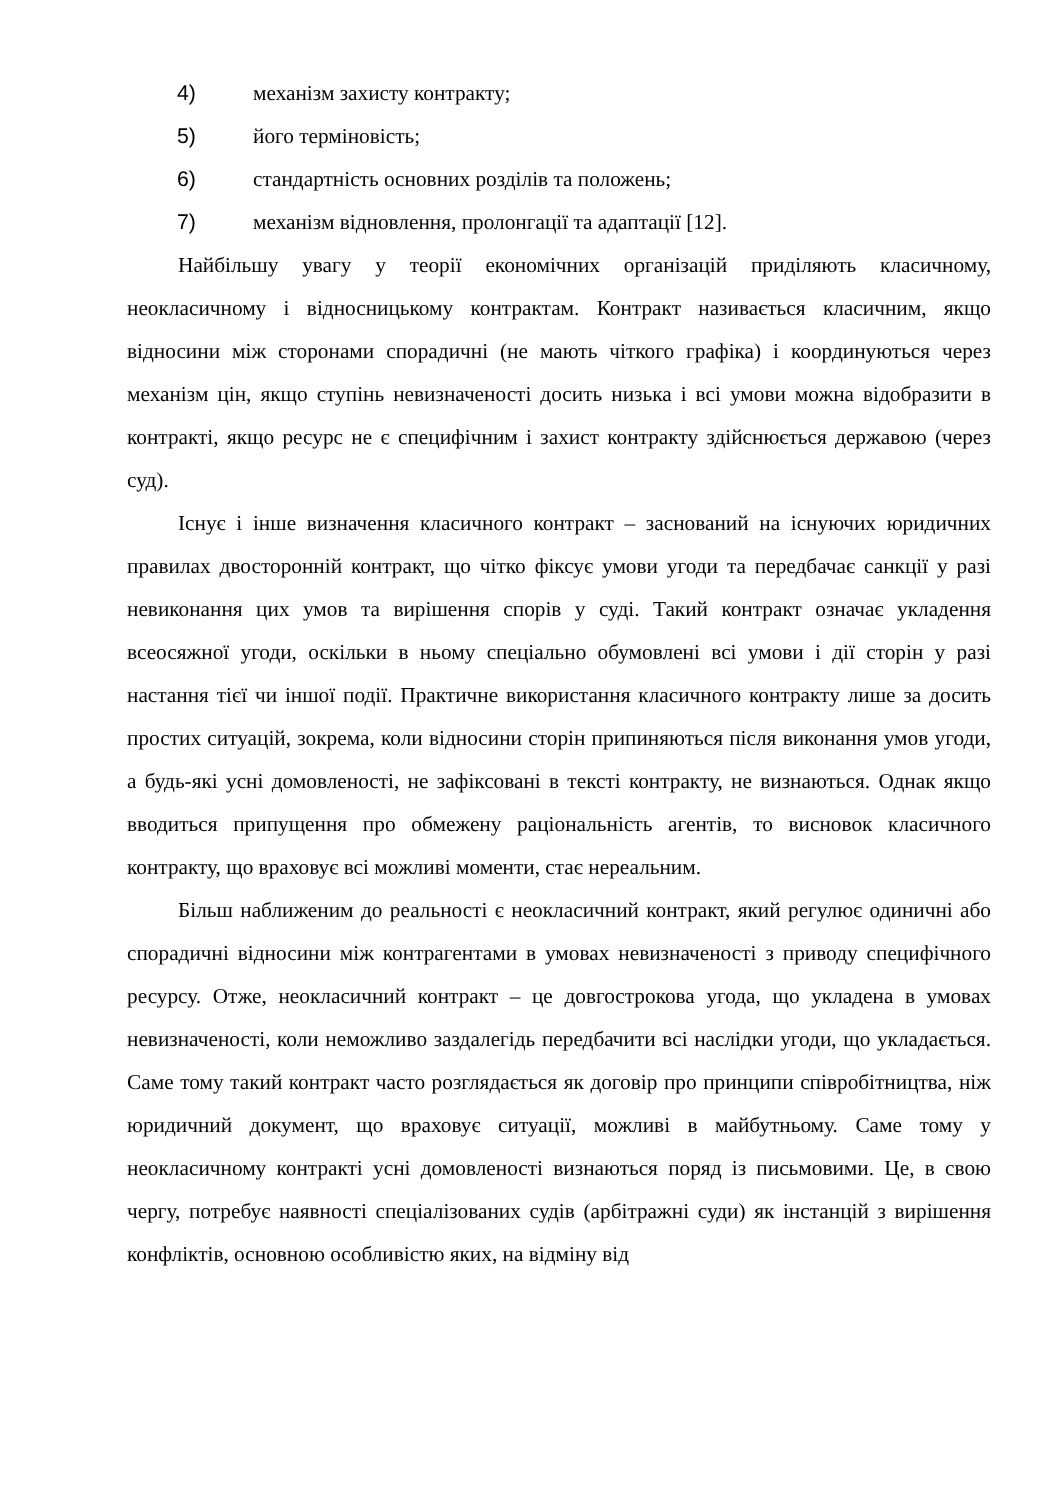4) механізм захисту контракту;
5) його терміновість;
6) стандартність основних розділів та положень;
7) механізм відновлення, пролонгації та адаптації [12].
Найбільшу увагу у теорії економічних організацій приділяють класичному, неокласичному і відносницькому контрактам. Контракт називається класичним, якщо відносини між сторонами спорадичні (не мають чіткого графіка) і координуються через механізм цін, якщо ступінь невизначеності досить низька і всі умови можна відобразити в контракті, якщо ресурс не є специфічним і захист контракту здійснюється державою (через суд).
Існує і інше визначення класичного контракт – заснований на існуючих юридичних правилах двосторонній контракт, що чітко фіксує умови угоди та передбачає санкції у разі невиконання цих умов та вирішення спорів у суді. Такий контракт означає укладення всеосяжної угоди, оскільки в ньому спеціально обумовлені всі умови і дії сторін у разі настання тієї чи іншої події. Практичне використання класичного контракту лише за досить простих ситуацій, зокрема, коли відносини сторін припиняються після виконання умов угоди, а будь-які усні домовленості, не зафіксовані в тексті контракту, не визнаються. Однак якщо вводиться припущення про обмежену раціональність агентів, то висновок класичного контракту, що враховує всі можливі моменти, стає нереальним.
Більш наближеним до реальності є неокласичний контракт, який регулює одиничні або спорадичні відносини між контрагентами в умовах невизначеності з приводу специфічного ресурсу. Отже, неокласичний контракт – це довгострокова угода, що укладена в умовах невизначеності, коли неможливо заздалегідь передбачити всі наслідки угоди, що укладається. Саме тому такий контракт часто розглядається як договір про принципи співробітництва, ніж юридичний документ, що враховує ситуації, можливі в майбутньому. Саме тому у неокласичному контракті усні домовленості визнаються поряд із письмовими. Це, в свою чергу, потребує наявності спеціалізованих судів (арбітражні суди) як інстанцій з вирішення конфліктів, основною особливістю яких, на відміну від